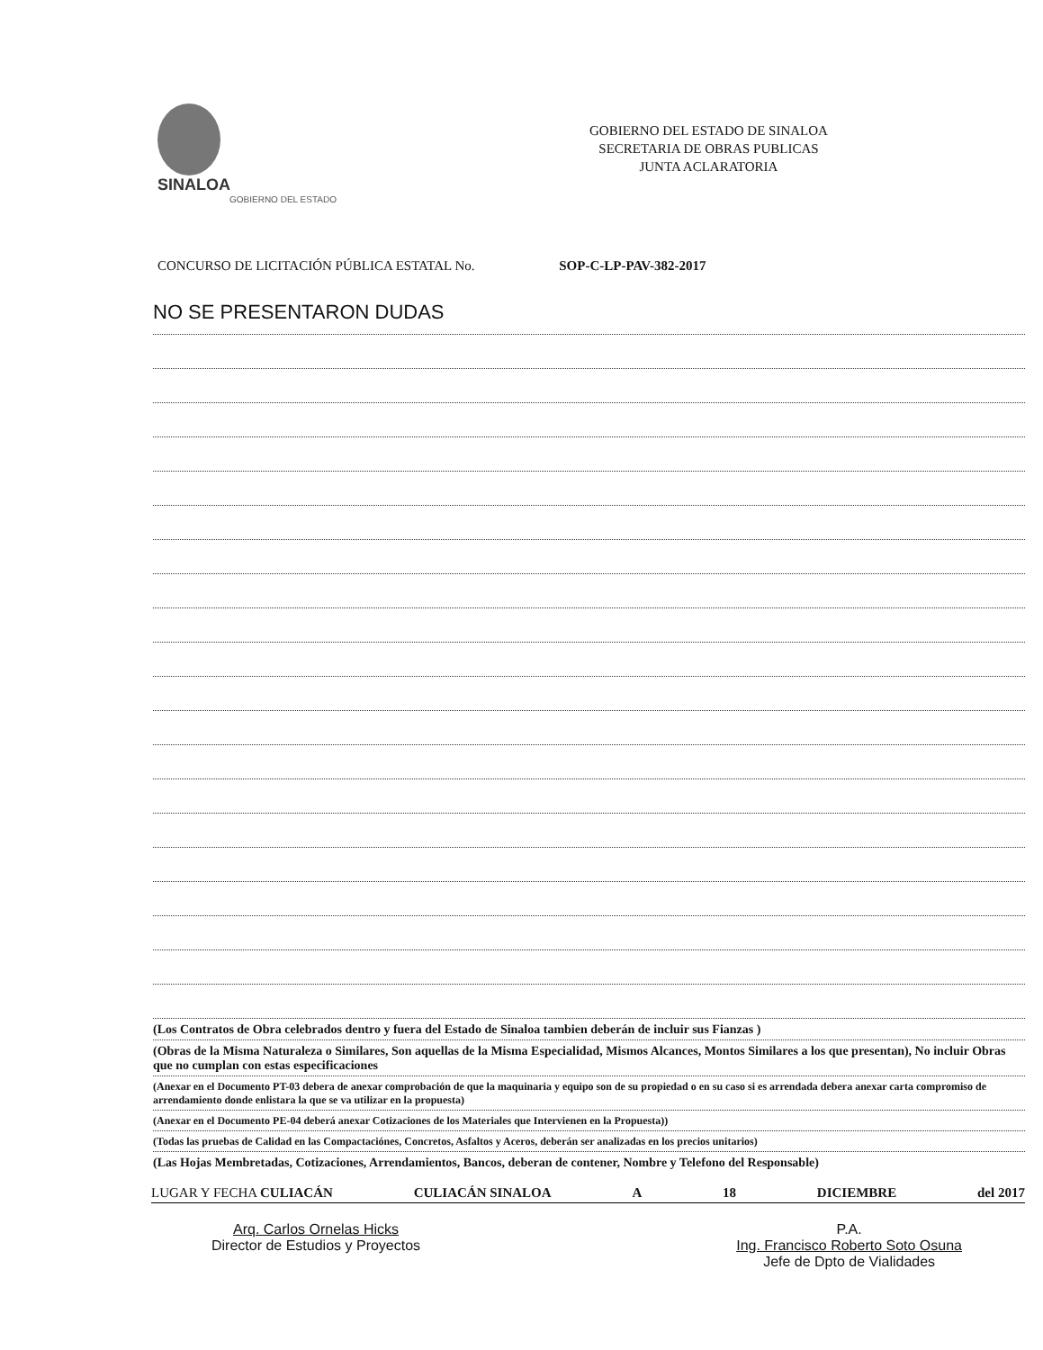SINALOA
GOBIERNO DEL ESTADO
GOBIERNO DEL ESTADO DE SINALOA
SECRETARIA DE OBRAS PUBLICAS
JUNTA ACLARATORIA
CONCURSO DE LICITACIÓN PÚBLICA ESTATAL No. SOP-C-LP-PAV-382-2017
NO SE PRESENTARON DUDAS
(Los Contratos de Obra celebrados dentro y fuera del Estado de Sinaloa tambien deberán de incluir sus Fianzas )
(Obras de la Misma Naturaleza o Similares, Son aquellas de la Misma Especialidad, Mismos Alcances, Montos Similares a los que presentan), No incluir Obras que no cumplan con estas especificaciones
(Anexar en el Documento PT-03 debera de anexar comprobación de que la maquinaria y equipo son de su propiedad o en su caso si es arrendada debera anexar carta compromiso de arrendamiento donde enlistara la que se va utilizar en la propuesta)
(Anexar en el Documento PE-04 deberá anexar Cotizaciones de los Materiales que Intervienen en la Propuesta))
(Todas las pruebas de Calidad en las Compactaciónes, Concretos, Asfaltos y Aceros, deberán ser analizadas en los precios unitarios)
(Las Hojas Membretadas, Cotizaciones, Arrendamientos, Bancos, deberan de contener, Nombre y Telefono del Responsable)
LUGAR Y FECHA CULIACÁN CULIACÁN SINALOA A 18 DICIEMBRE del 2017
Arq. Carlos Ornelas Hicks
Director de Estudios y Proyectos
P.A.
Ing. Francisco Roberto Soto Osuna
Jefe de Dpto de Vialidades